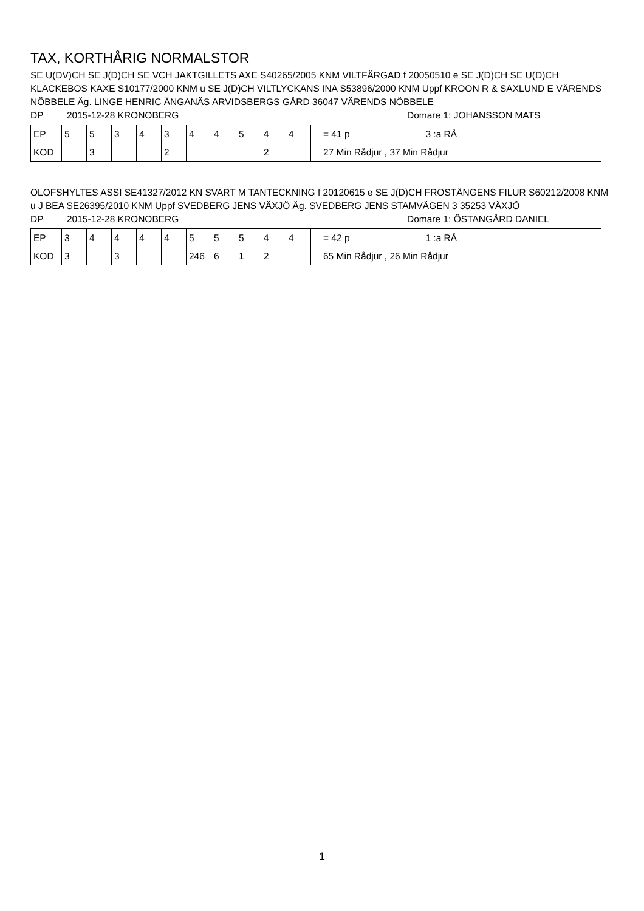TAX, KORTHÅRIG NORMALSTOR
SE U(DV)CH SE J(D)CH SE VCH JAKTGILLETS AXE S40265/2005 KNM VILTFÄRGAD f 20050510 e SE J(D)CH SE U(D)CH KLACKEBOS KAXE S10177/2000 KNM u SE J(D)CH VILTLYCKANS INA S53896/2000 KNM Uppf KROON R & SAXLUND E VÄRENDS NÖBBELE Äg. LINGE HENRIC ÄNGANÄS ARVIDSBERGS GÅRD 36047 VÄRENDS NÖBBELE
DP 2015-12-28 KRONOBERG Domare 1: JOHANSSON MATS
| EP | 5 | 5 | 3 | 4 | 3 | 4 | 4 | 5 | 4 | 4 | = 41 p 3 :a RÅ |
| KOD | | 3 | | | 2 | | | | 2 | | 27 Min Rådjur , 37 Min Rådjur |
OLOFSHYLTES ASSI SE41327/2012 KN SVART M TANTECKNING f 20120615 e SE J(D)CH FROSTÄNGENS FILUR S60212/2008 KNM u J BEA SE26395/2010 KNM Uppf SVEDBERG JENS VÄXJÖ Äg. SVEDBERG JENS STAMVÄGEN 3 35253 VÄXJÖ
DP 2015-12-28 KRONOBERG Domare 1: ÖSTANGÅRD DANIEL
| EP | 3 | 4 | 4 | 4 | 4 | 5 | 5 | 5 | 4 | 4 | = 42 p 1 :a RÅ |
| KOD | 3 | | 3 | | | 246 | 6 | 1 | 2 | | 65 Min Rådjur , 26 Min Rådjur |
1